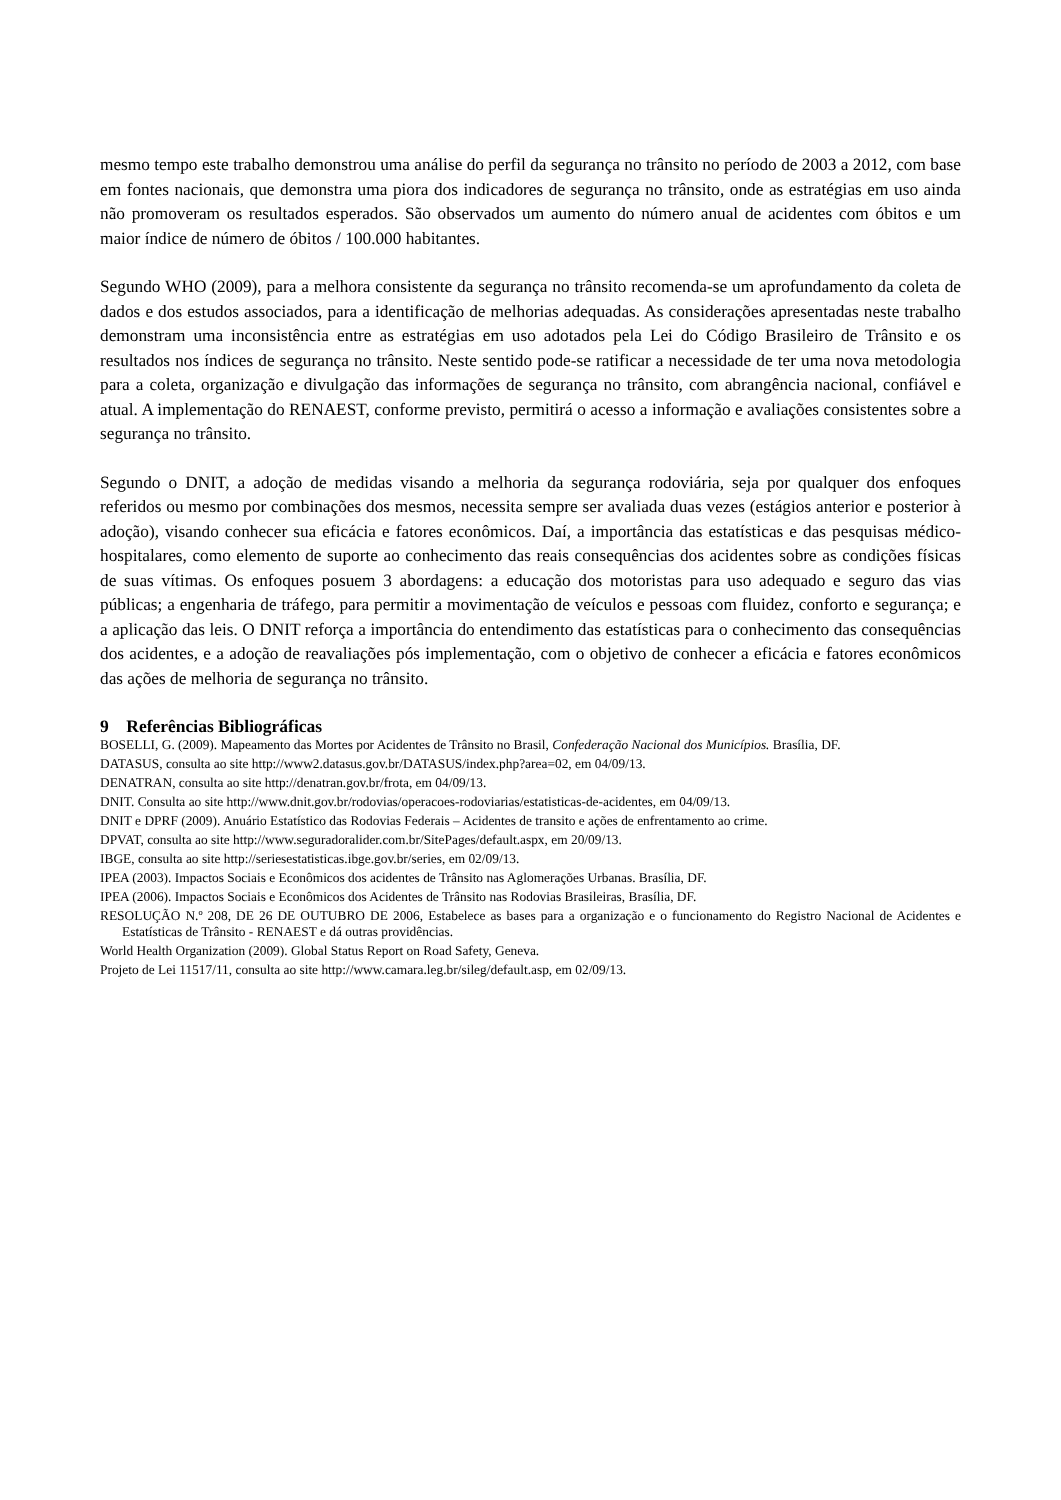mesmo tempo este trabalho demonstrou uma análise do perfil da segurança no trânsito no período de 2003 a 2012, com base em fontes nacionais, que demonstra uma piora dos indicadores de segurança no trânsito, onde as estratégias em uso ainda não promoveram os resultados esperados. São observados um aumento do número anual de acidentes com óbitos e um maior índice de número de óbitos / 100.000 habitantes.
Segundo WHO (2009), para a melhora consistente da segurança no trânsito recomenda-se um aprofundamento da coleta de dados e dos estudos associados, para a identificação de melhorias adequadas. As considerações apresentadas neste trabalho demonstram uma inconsistência entre as estratégias em uso adotados pela Lei do Código Brasileiro de Trânsito e os resultados nos índices de segurança no trânsito. Neste sentido pode-se ratificar a necessidade de ter uma nova metodologia para a coleta, organização e divulgação das informações de segurança no trânsito, com abrangência nacional, confiável e atual. A implementação do RENAEST, conforme previsto, permitirá o acesso a informação e avaliações consistentes sobre a segurança no trânsito.
Segundo o DNIT, a adoção de medidas visando a melhoria da segurança rodoviária, seja por qualquer dos enfoques referidos ou mesmo por combinações dos mesmos, necessita sempre ser avaliada duas vezes (estágios anterior e posterior à adoção), visando conhecer sua eficácia e fatores econômicos. Daí, a importância das estatísticas e das pesquisas médico-hospitalares, como elemento de suporte ao conhecimento das reais consequências dos acidentes sobre as condições físicas de suas vítimas. Os enfoques posuem 3 abordagens: a educação dos motoristas para uso adequado e seguro das vias públicas; a engenharia de tráfego, para permitir a movimentação de veículos e pessoas com fluidez, conforto e segurança; e a aplicação das leis. O DNIT reforça a importância do entendimento das estatísticas para o conhecimento das consequências dos acidentes, e a adoção de reavaliações pós implementação, com o objetivo de conhecer a eficácia e fatores econômicos das ações de melhoria de segurança no trânsito.
9 Referências Bibliográficas
BOSELLI, G. (2009). Mapeamento das Mortes por Acidentes de Trânsito no Brasil, Confederação Nacional dos Municípios. Brasília, DF.
DATASUS, consulta ao site http://www2.datasus.gov.br/DATASUS/index.php?area=02, em 04/09/13.
DENATRAN, consulta ao site http://denatran.gov.br/frota, em 04/09/13.
DNIT. Consulta ao site http://www.dnit.gov.br/rodovias/operacoes-rodoviarias/estatisticas-de-acidentes, em 04/09/13.
DNIT e DPRF (2009). Anuário Estatístico das Rodovias Federais – Acidentes de transito e ações de enfrentamento ao crime.
DPVAT, consulta ao site http://www.seguradoralider.com.br/SitePages/default.aspx, em 20/09/13.
IBGE, consulta ao site http://seriesestatisticas.ibge.gov.br/series, em 02/09/13.
IPEA (2003). Impactos Sociais e Econômicos dos acidentes de Trânsito nas Aglomerações Urbanas. Brasília, DF.
IPEA (2006). Impactos Sociais e Econômicos dos Acidentes de Trânsito nas Rodovias Brasileiras, Brasília, DF.
RESOLUÇÃO N.º 208, DE 26 DE OUTUBRO DE 2006, Estabelece as bases para a organização e o funcionamento do Registro Nacional de Acidentes e Estatísticas de Trânsito - RENAEST e dá outras providências.
World Health Organization (2009). Global Status Report on Road Safety, Geneva.
Projeto de Lei 11517/11, consulta ao site http://www.camara.leg.br/sileg/default.asp, em 02/09/13.